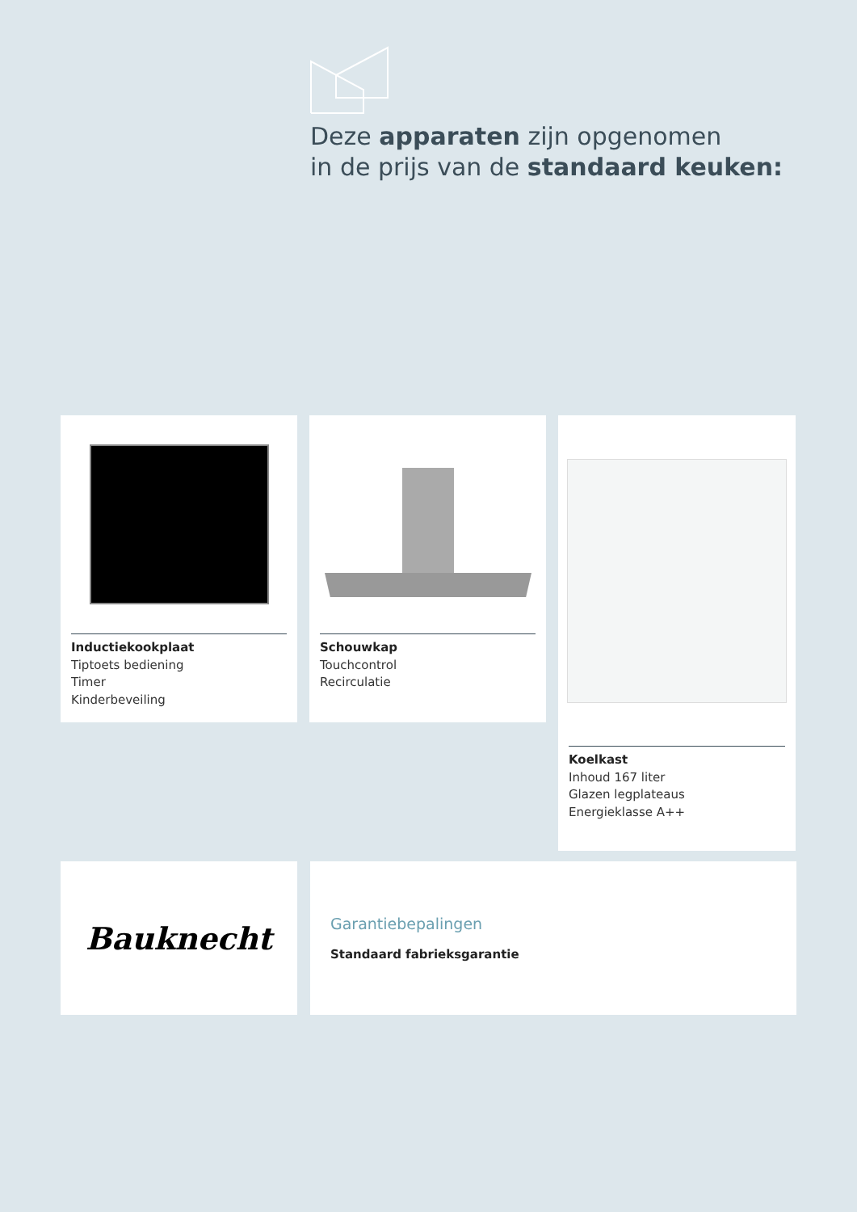Deze apparaten zijn opgenomen
in de prijs van de standaard keuken:
Inductiekookplaat
Tiptoets bediening
Timer
Kinderbeveiling
Schouwkap
Touchcontrol
Recirculatie
Koelkast
Inhoud 167 liter
Glazen legplateaus
Energieklasse A++
Bauknecht
Garantiebepalingen
Standaard fabrieksgarantie